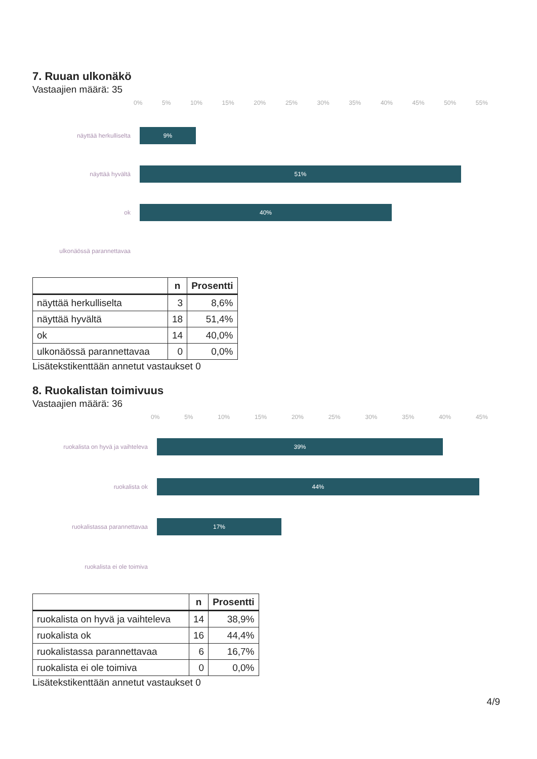7. Ruuan ulkonäkö
Vastaajien määrä: 35
0% 5% 10% 15% 20% 25% 30% 35% 40% 45% 50% 55%
näyttää herkulliselta
9%
näyttää hyvältä
51%
ok
40%
ulkonäössä parannettavaa
| | n | Prosentti |
| --- | --- | --- |
| näyttää herkulliselta | 3 | 8,6% |
| näyttää hyvältä | 18 | 51,4% |
| ok | 14 | 40,0% |
| ulkonäössä parannettavaa | 0 | 0,0% |
Lisätekstikenttään annetut vastaukset 0
8. Ruokalistan toimivuus
Vastaajien määrä: 36
0% 5% 10% 15% 20% 25% 30% 35% 40% 45%
ruokalista on hyvä ja vaihteleva
39%
ruokalista ok
44%
ruokalistassa parannettavaa
17%
ruokalista ei ole toimiva
| | n | Prosentti |
| --- | --- | --- |
| ruokalista on hyvä ja vaihteleva | 14 | 38,9% |
| ruokalista ok | 16 | 44,4% |
| ruokalistassa parannettavaa | 6 | 16,7% |
| ruokalista ei ole toimiva | 0 | 0,0% |
Lisätekstikenttään annetut vastaukset 0
4/9